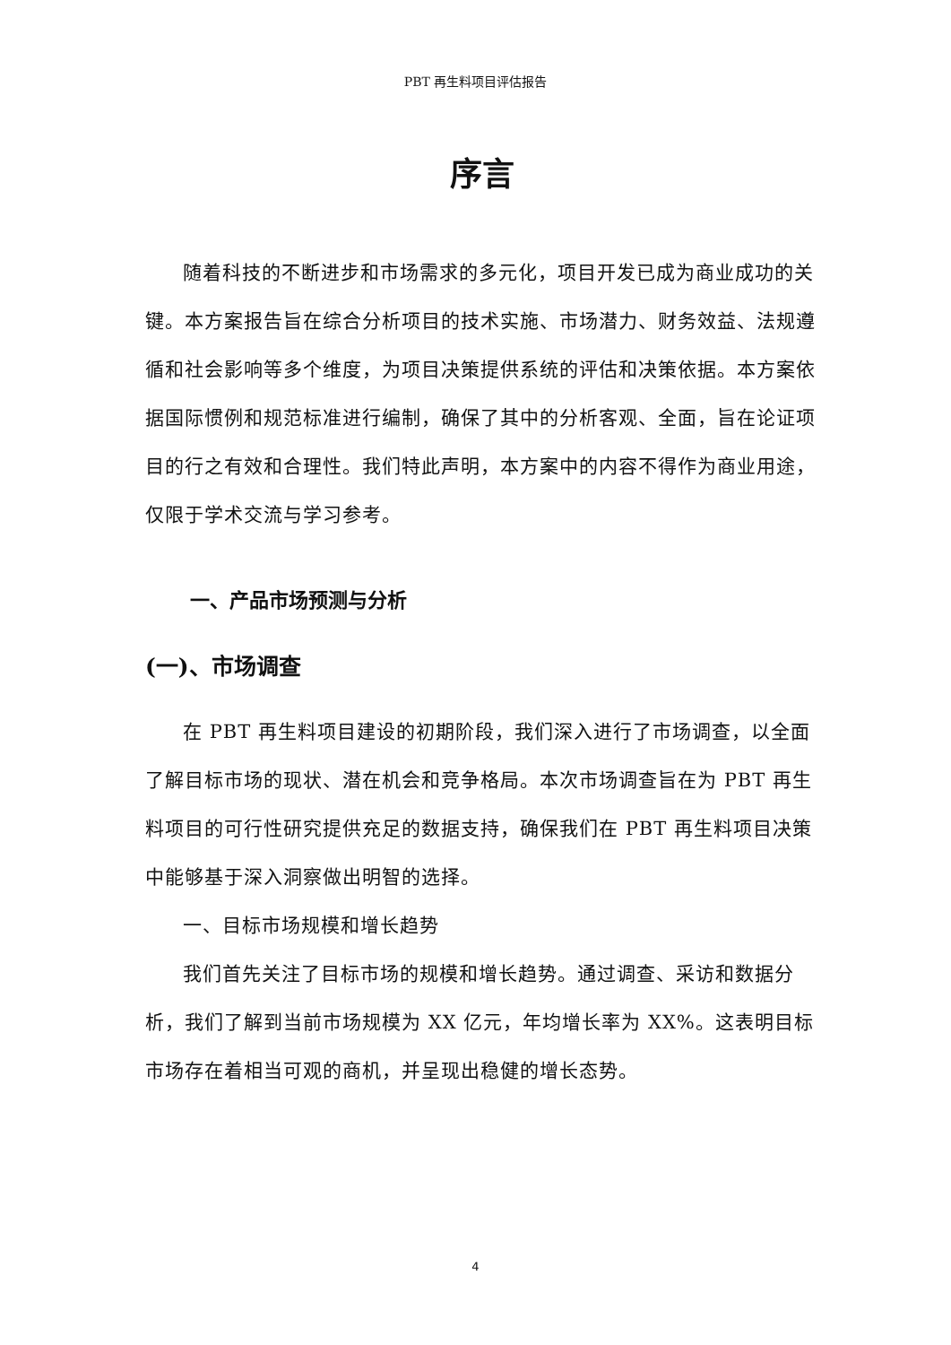PBT 再生料项目评估报告
序言
随着科技的不断进步和市场需求的多元化，项目开发已成为商业成功的关键。本方案报告旨在综合分析项目的技术实施、市场潜力、财务效益、法规遵循和社会影响等多个维度，为项目决策提供系统的评估和决策依据。本方案依据国际惯例和规范标准进行编制，确保了其中的分析客观、全面，旨在论证项目的行之有效和合理性。我们特此声明，本方案中的内容不得作为商业用途，仅限于学术交流与学习参考。
一、产品市场预测与分析
(一)、市场调查
在 PBT 再生料项目建设的初期阶段，我们深入进行了市场调查，以全面了解目标市场的现状、潜在机会和竞争格局。本次市场调查旨在为 PBT 再生料项目的可行性研究提供充足的数据支持，确保我们在 PBT 再生料项目决策中能够基于深入洞察做出明智的选择。
一、目标市场规模和增长趋势
我们首先关注了目标市场的规模和增长趋势。通过调查、采访和数据分析，我们了解到当前市场规模为 XX 亿元，年均增长率为 XX%。这表明目标市场存在着相当可观的商机，并呈现出稳健的增长态势。
4